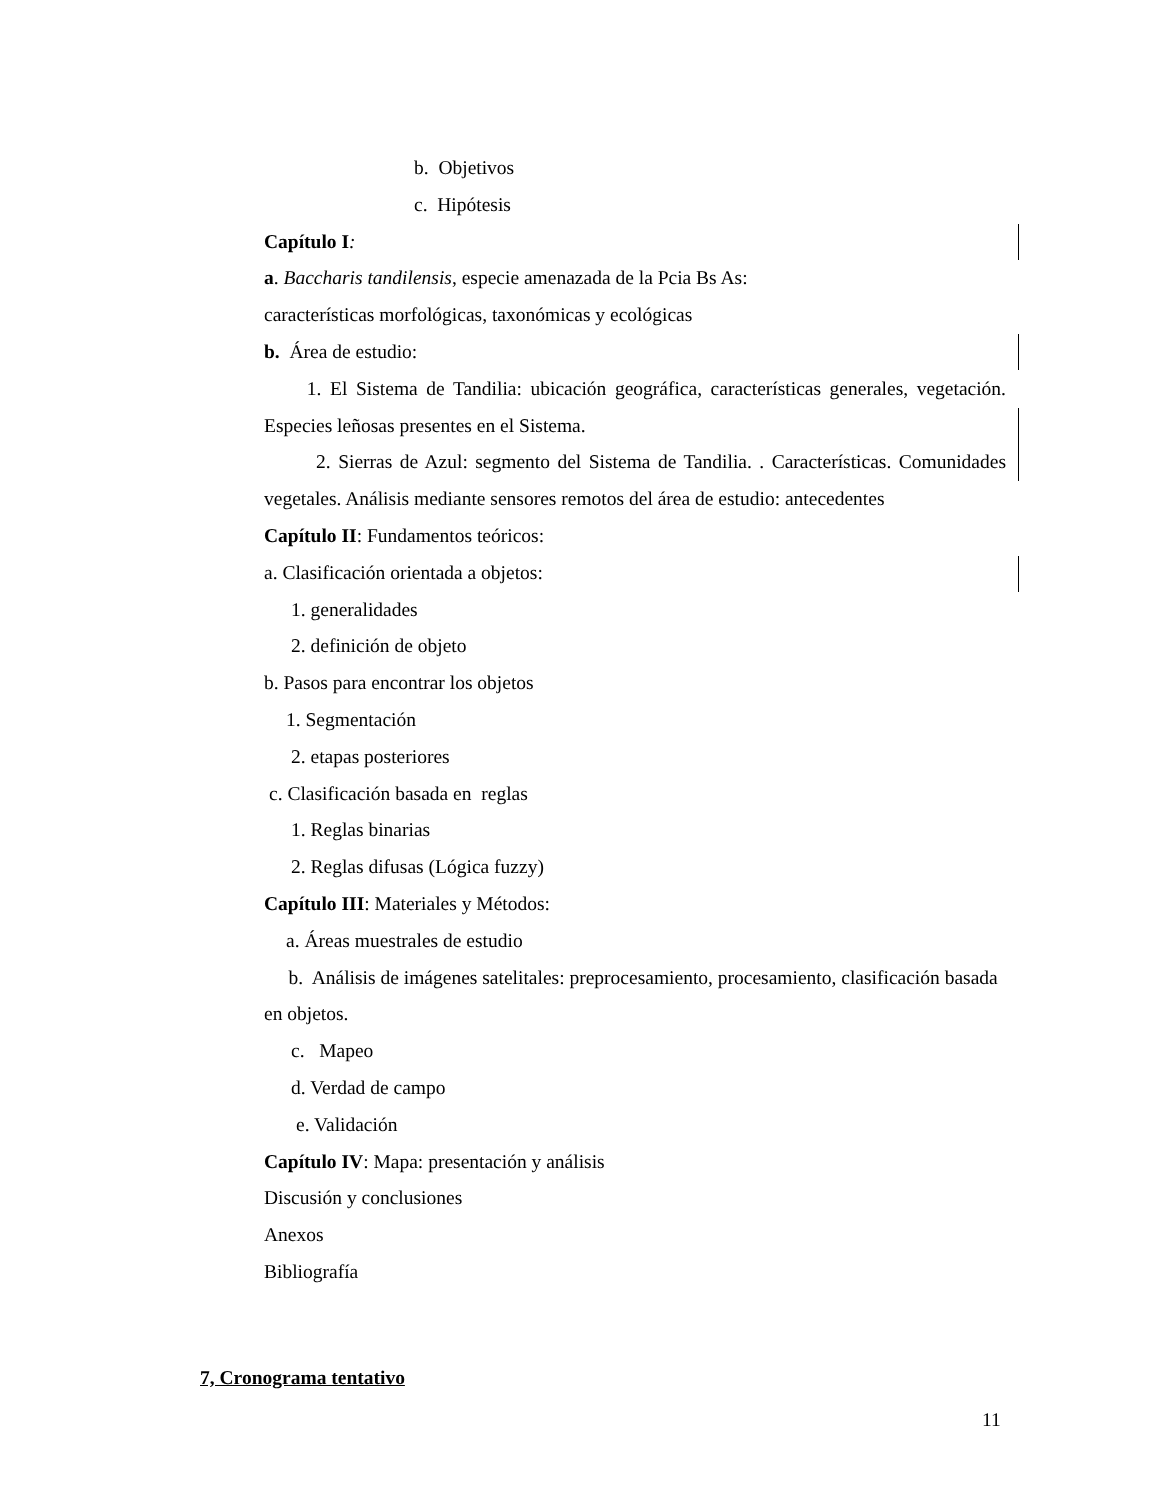b. Objetivos
c. Hipótesis
Capítulo I:
a. Baccharis tandilensis, especie amenazada de la Pcia Bs As:
características morfológicas, taxonómicas y ecológicas
b. Área de estudio:
1. El Sistema de Tandilia: ubicación geográfica, características generales, vegetación. Especies leñosas presentes en el Sistema.
2. Sierras de Azul: segmento del Sistema de Tandilia. . Características. Comunidades vegetales. Análisis mediante sensores remotos del área de estudio: antecedentes
Capítulo II: Fundamentos teóricos:
a. Clasificación orientada a objetos:
1. generalidades
2. definición de objeto
b. Pasos para encontrar los objetos
1. Segmentación
2. etapas posteriores
c. Clasificación basada en reglas
1. Reglas binarias
2. Reglas difusas (Lógica fuzzy)
Capítulo III: Materiales y Métodos:
a. Áreas muestrales de estudio
b. Análisis de imágenes satelitales: preprocesamiento, procesamiento, clasificación basada en objetos.
c. Mapeo
d. Verdad de campo
e. Validación
Capítulo IV: Mapa: presentación y análisis
Discusión y conclusiones
Anexos
Bibliografía
7, Cronograma tentativo
11